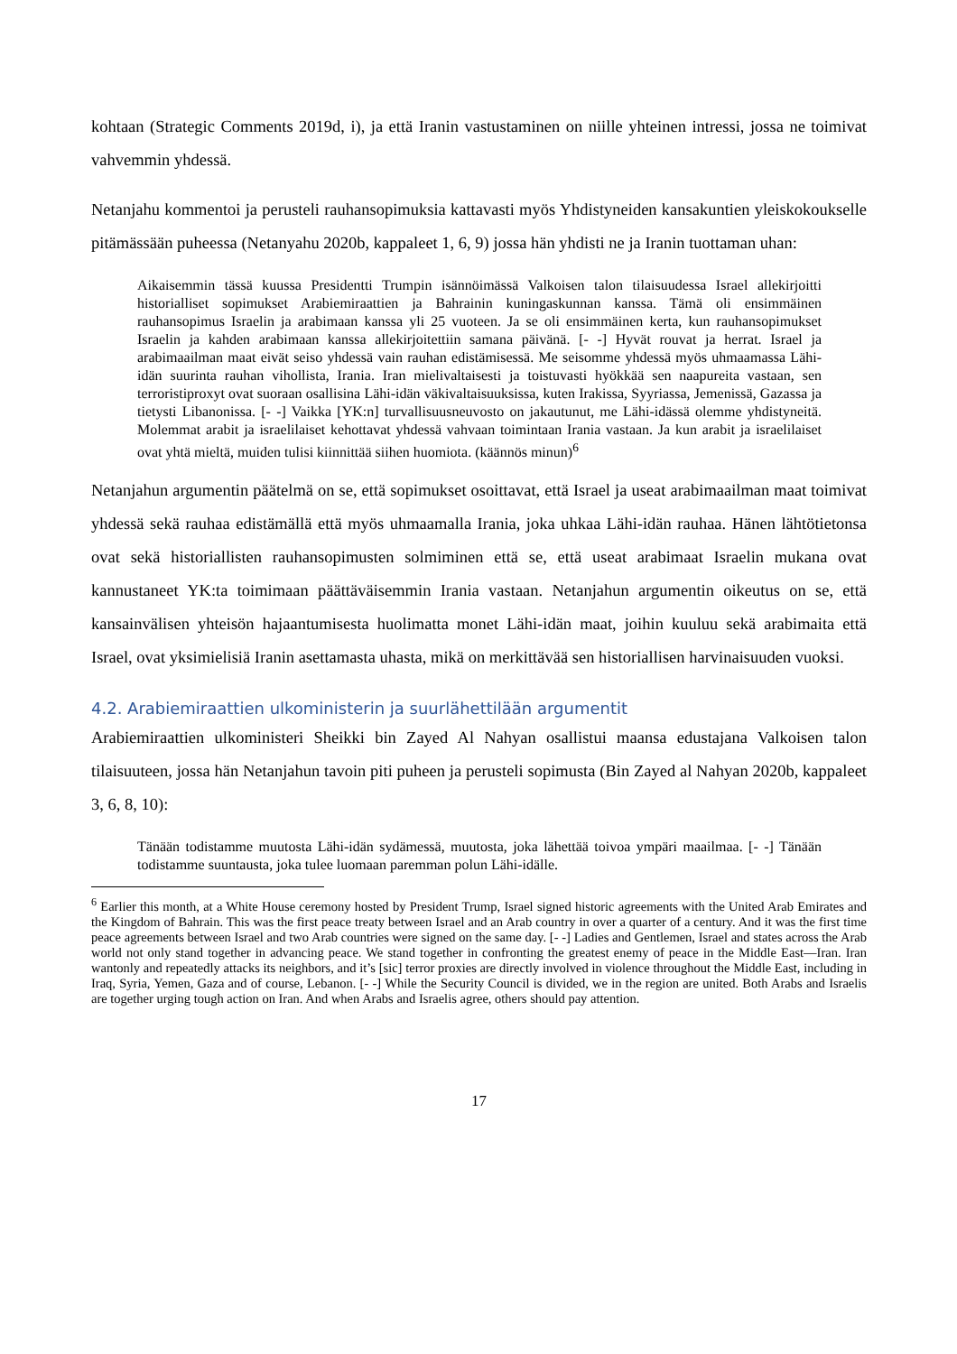kohtaan (Strategic Comments 2019d, i), ja että Iranin vastustaminen on niille yhteinen intressi, jossa ne toimivat vahvemmin yhdessä.
Netanjahu kommentoi ja perusteli rauhansopimuksia kattavasti myös Yhdistyneiden kansakuntien yleiskokoukselle pitämässään puheessa (Netanyahu 2020b, kappaleet 1, 6, 9) jossa hän yhdisti ne ja Iranin tuottaman uhan:
Aikaisemmin tässä kuussa Presidentti Trumpin isännöimässä Valkoisen talon tilaisuudessa Israel allekirjoitti historialliset sopimukset Arabiemiraattien ja Bahrainin kuningaskunnan kanssa. Tämä oli ensimmäinen rauhansopimus Israelin ja arabimaan kanssa yli 25 vuoteen. Ja se oli ensimmäinen kerta, kun rauhansopimukset Israelin ja kahden arabimaan kanssa allekirjoitettiin samana päivänä. [- -] Hyvät rouvat ja herrat. Israel ja arabimaailman maat eivät seiso yhdessä vain rauhan edistämisessä. Me seisomme yhdessä myös uhmaamassa Lähi-idän suurinta rauhan vihollista, Irania. Iran mielivaltaisesti ja toistuvasti hyökkää sen naapureita vastaan, sen terroristiproxyt ovat suoraan osallisina Lähi-idän väkivaltaisuuksissa, kuten Irakissa, Syyriassa, Jemenissä, Gazassa ja tietysti Libanonissa. [- -] Vaikka [YK:n] turvallisuusneuvosto on jakautunut, me Lähi-idässä olemme yhdistyneitä. Molemmat arabit ja israelilaiset kehottavat yhdessä vahvaan toimintaan Irania vastaan. Ja kun arabit ja israelilaiset ovat yhtä mieltä, muiden tulisi kiinnittää siihen huomiota. (käännös minun)<sup>6</sup>
Netanjahun argumentin päätelmä on se, että sopimukset osoittavat, että Israel ja useat arabimaailman maat toimivat yhdessä sekä rauhaa edistämällä että myös uhmaamalla Irania, joka uhkaa Lähi-idän rauhaa. Hänen lähtötietonsa ovat sekä historiallisten rauhansopimusten solmiminen että se, että useat arabimaat Israelin mukana ovat kannustaneet YK:ta toimimaan päättäväisemmin Irania vastaan. Netanjahun argumentin oikeutus on se, että kansainvälisen yhteisön hajaantumisesta huolimatta monet Lähi-idän maat, joihin kuuluu sekä arabimaita että Israel, ovat yksimielisiä Iranin asettamasta uhasta, mikä on merkittävää sen historiallisen harvinaisuuden vuoksi.
4.2. Arabiemiraattien ulkoministerin ja suurlähettilään argumentit
Arabiemiraattien ulkoministeri Sheikki bin Zayed Al Nahyan osallistui maansa edustajana Valkoisen talon tilaisuuteen, jossa hän Netanjahun tavoin piti puheen ja perusteli sopimusta (Bin Zayed al Nahyan 2020b, kappaleet 3, 6, 8, 10):
Tänään todistamme muutosta Lähi-idän sydämessä, muutosta, joka lähettää toivoa ympäri maailmaa. [- -] Tänään todistamme suuntausta, joka tulee luomaan paremman polun Lähi-idälle.
<sup>6</sup> Earlier this month, at a White House ceremony hosted by President Trump, Israel signed historic agreements with the United Arab Emirates and the Kingdom of Bahrain. This was the first peace treaty between Israel and an Arab country in over a quarter of a century. And it was the first time peace agreements between Israel and two Arab countries were signed on the same day. [- -] Ladies and Gentlemen, Israel and states across the Arab world not only stand together in advancing peace. We stand together in confronting the greatest enemy of peace in the Middle East—Iran. Iran wantonly and repeatedly attacks its neighbors, and it’s [sic] terror proxies are directly involved in violence throughout the Middle East, including in Iraq, Syria, Yemen, Gaza and of course, Lebanon. [- -] While the Security Council is divided, we in the region are united. Both Arabs and Israelis are together urging tough action on Iran. And when Arabs and Israelis agree, others should pay attention.
17